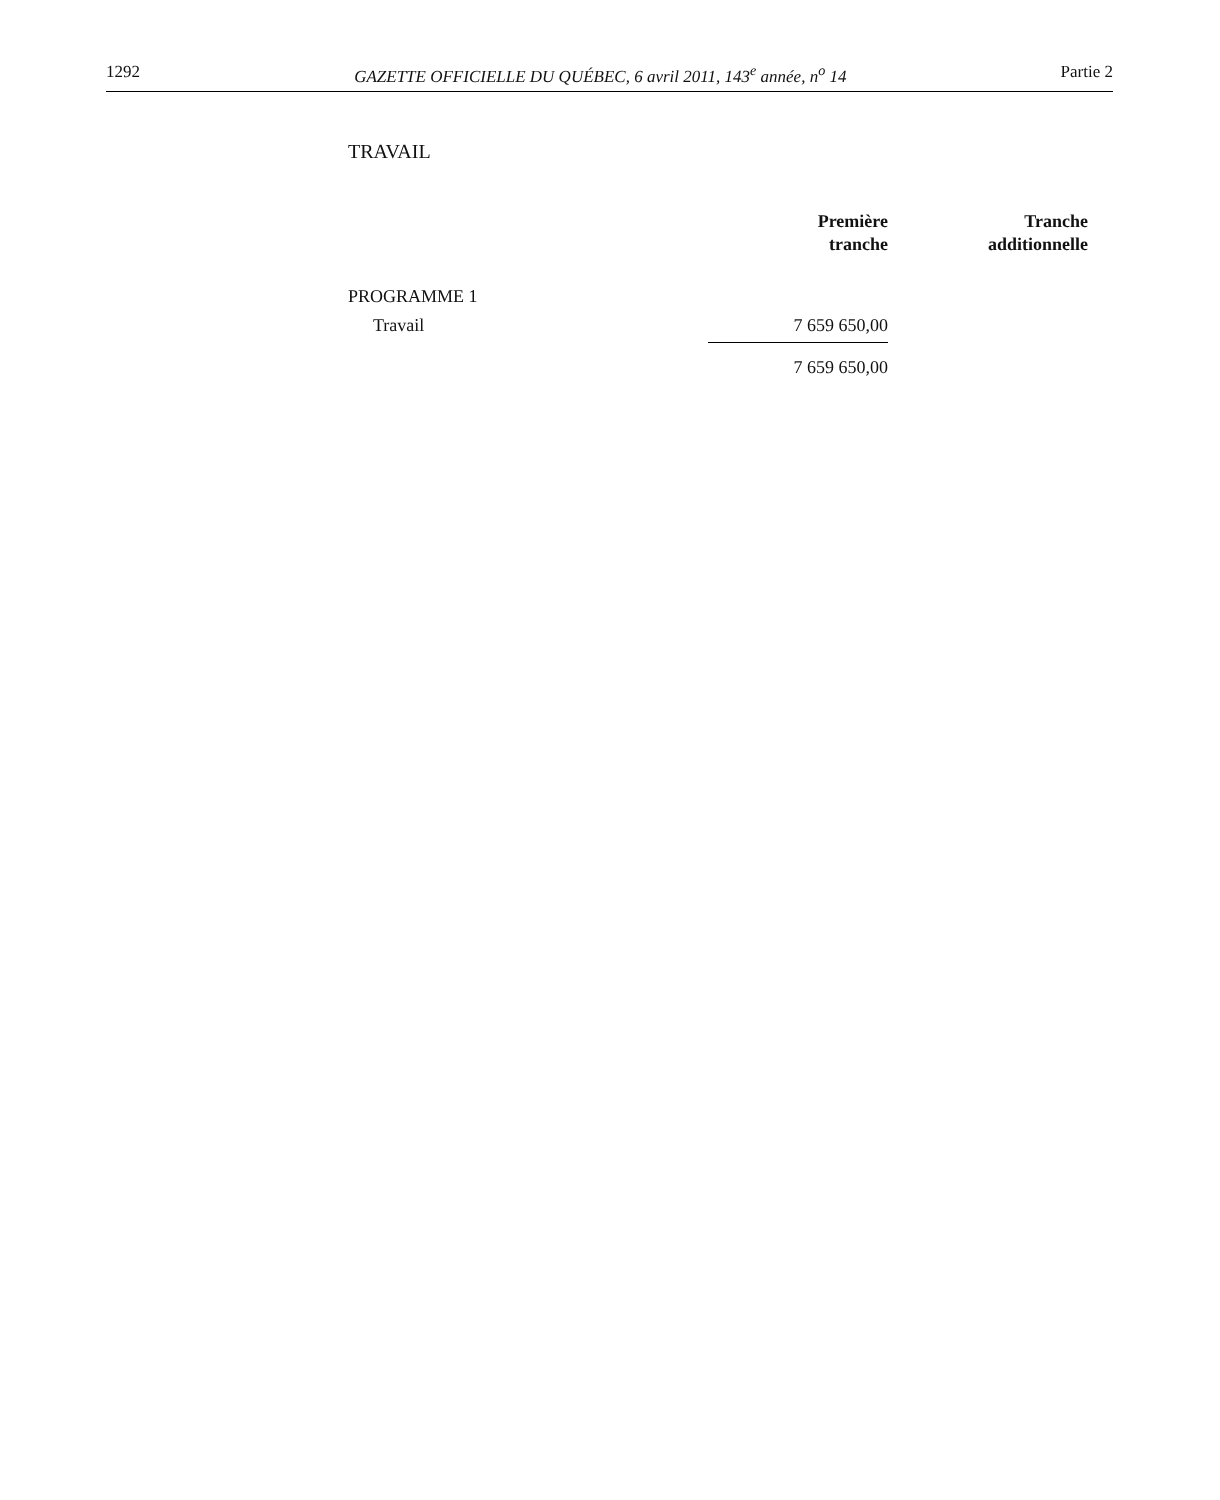1292 GAZETTE OFFICIELLE DU QUÉBEC, 6 avril 2011, 143<sup>e</sup> année, n<sup>o</sup> 14 Partie 2
TRAVAIL
| | Première tranche | Tranche additionnelle |
| --- | --- | --- |
| PROGRAMME 1 | | |
| Travail | 7 659 650,00 | |
| | 7 659 650,00 | |